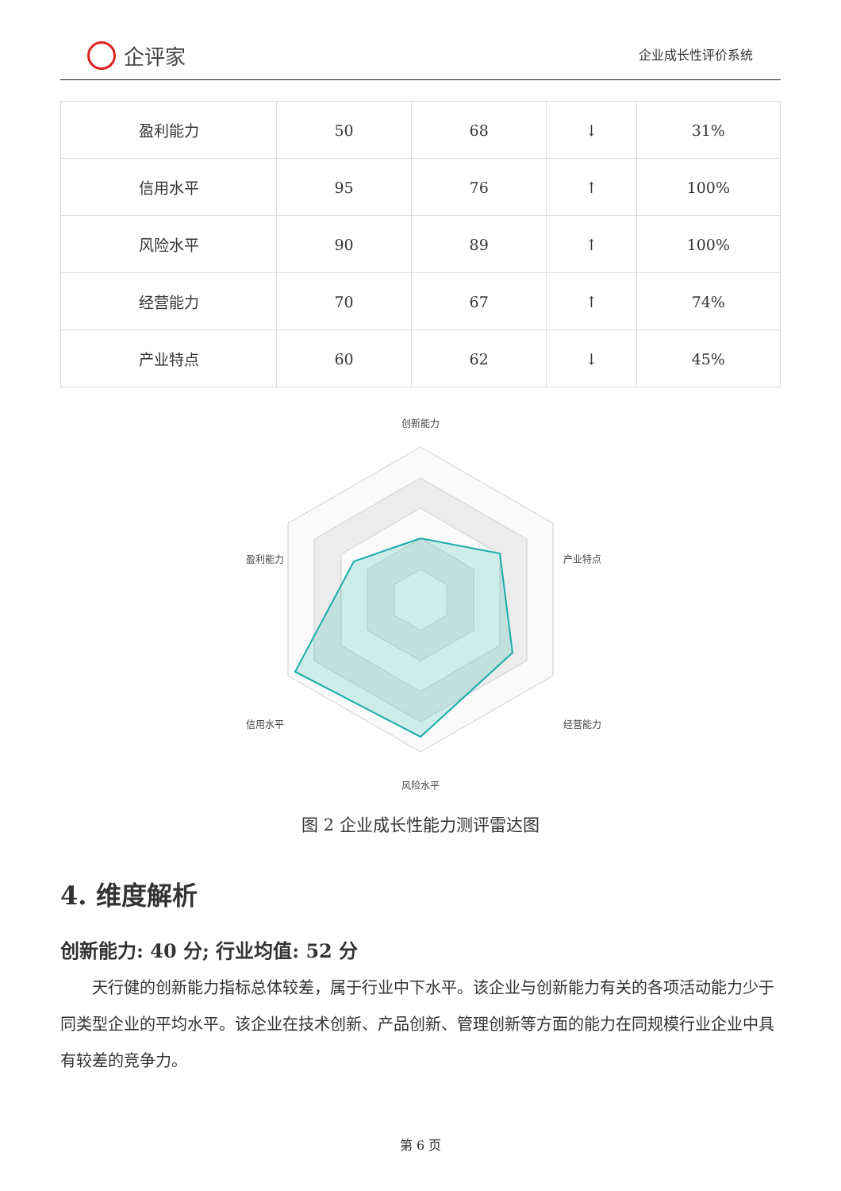企评家
企业成长性评价系统
| 盈利能力 | 50 | 68 | ↓ | 31% |
| 信用水平 | 95 | 76 | ↑ | 100% |
| 风险水平 | 90 | 89 | ↑ | 100% |
| 经营能力 | 70 | 67 | ↑ | 74% |
| 产业特点 | 60 | 62 | ↓ | 45% |
创新能力
盈利能力
产业特点
信用水平
经营能力
风险水平
图 2 企业成长性能力测评雷达图
4. 维度解析
创新能力: 40 分; 行业均值: 52 分
天行健的创新能力指标总体较差，属于行业中下水平。该企业与创新能力有关的各项活动能力少于同类型企业的平均水平。该企业在技术创新、产品创新、管理创新等方面的能力在同规模行业企业中具有较差的竞争力。
第 6 页